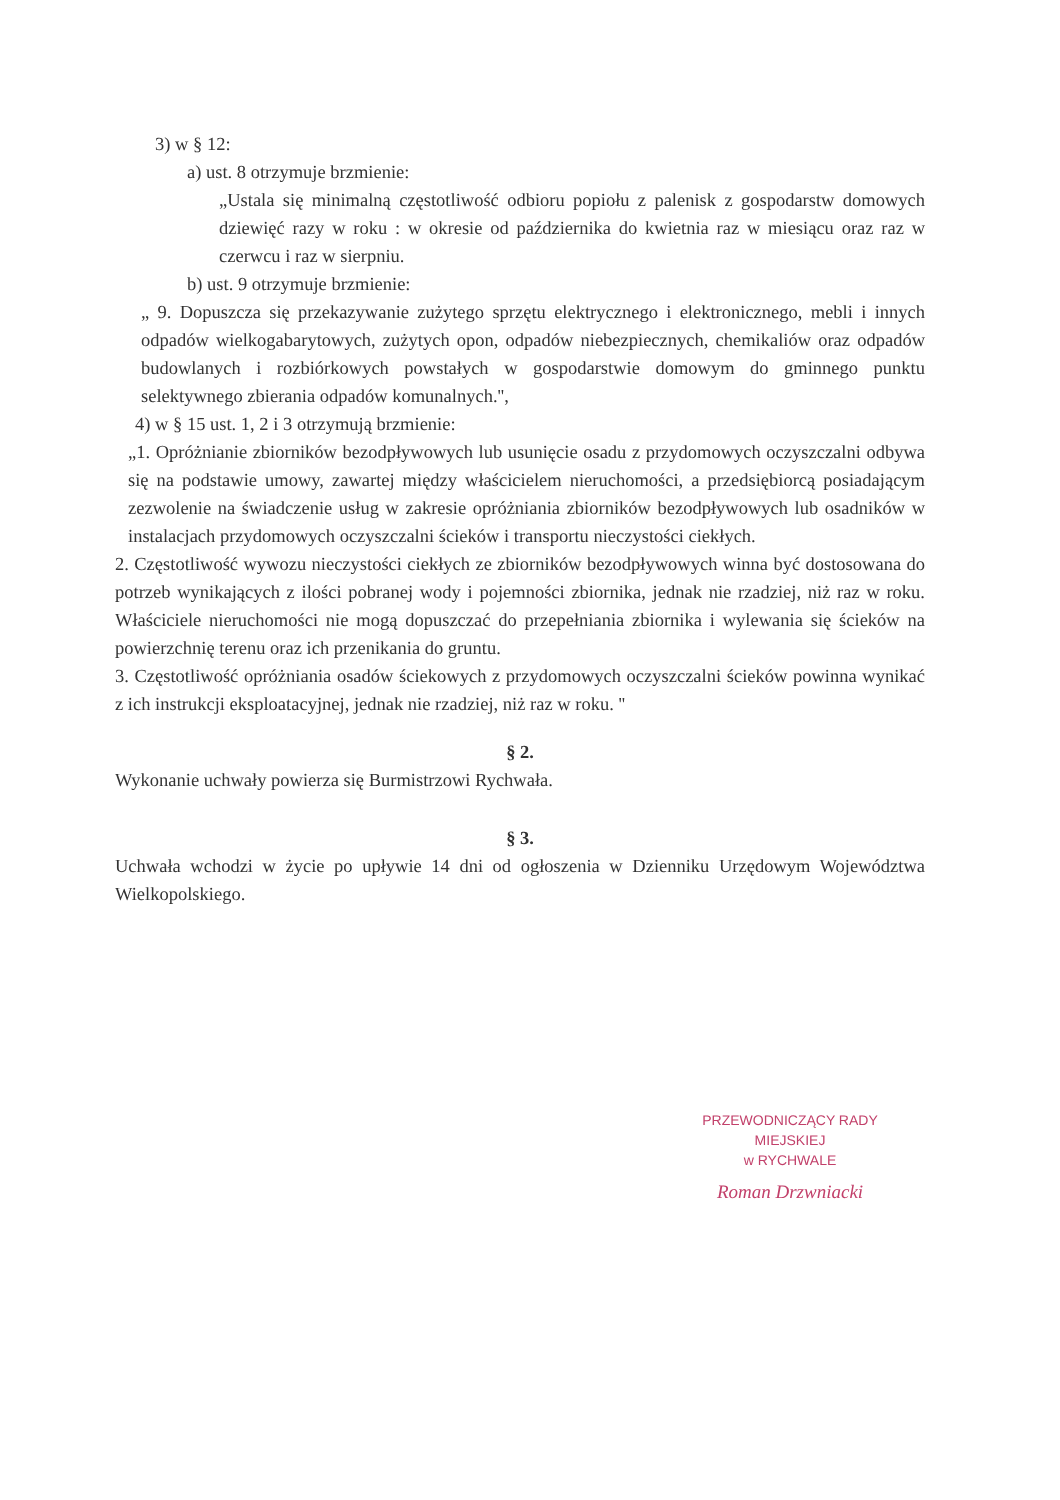3) w § 12:
a) ust. 8 otrzymuje brzmienie:
„Ustala się minimalną częstotliwość odbioru popiołu z palenisk z gospodarstw domowych dziewięć razy w roku : w okresie od października do kwietnia raz w miesiącu oraz raz w czerwcu i raz w sierpniu.
b) ust. 9 otrzymuje brzmienie:
„ 9. Dopuszcza się przekazywanie zużytego sprzętu elektrycznego i elektronicznego, mebli i innych odpadów wielkogabarytowych, zużytych opon, odpadów niebezpiecznych, chemikaliów oraz odpadów budowlanych i rozbiórkowych powstałych w gospodarstwie domowym do gminnego punktu selektywnego zbierania odpadów komunalnych.'',
4) w § 15 ust. 1, 2 i 3 otrzymują brzmienie:
„1. Opróżnianie zbiorników bezodpływowych lub usunięcie osadu z przydomowych oczyszczalni odbywa się na podstawie umowy, zawartej między właścicielem nieruchomości, a przedsiębiorcą posiadającym zezwolenie na świadczenie usług w zakresie opróżniania zbiorników bezodpływowych lub osadników w instalacjach przydomowych oczyszczalni ścieków i transportu nieczystości ciekłych.
2. Częstotliwość wywozu nieczystości ciekłych ze zbiorników bezodpływowych winna być dostosowana do potrzeb wynikających z ilości pobranej wody i pojemności zbiornika, jednak nie rzadziej, niż raz w roku. Właściciele nieruchomości nie mogą dopuszczać do przepełniania zbiornika i wylewania się ścieków na powierzchnię terenu oraz ich przenikania do gruntu.
3. Częstotliwość opróżniania osadów ściekowych z przydomowych oczyszczalni ścieków powinna wynikać z ich instrukcji eksploatacyjnej, jednak nie rzadziej, niż raz w roku. ''
§ 2.
Wykonanie uchwały powierza się Burmistrzowi Rychwała.
§ 3.
Uchwała wchodzi w życie po upływie 14 dni od ogłoszenia w Dzienniku Urzędowym Województwa Wielkopolskiego.
PRZEWODNICZĄCY RADY MIEJSKIEJ
w RYCHWALE
Roman Drzwniacki